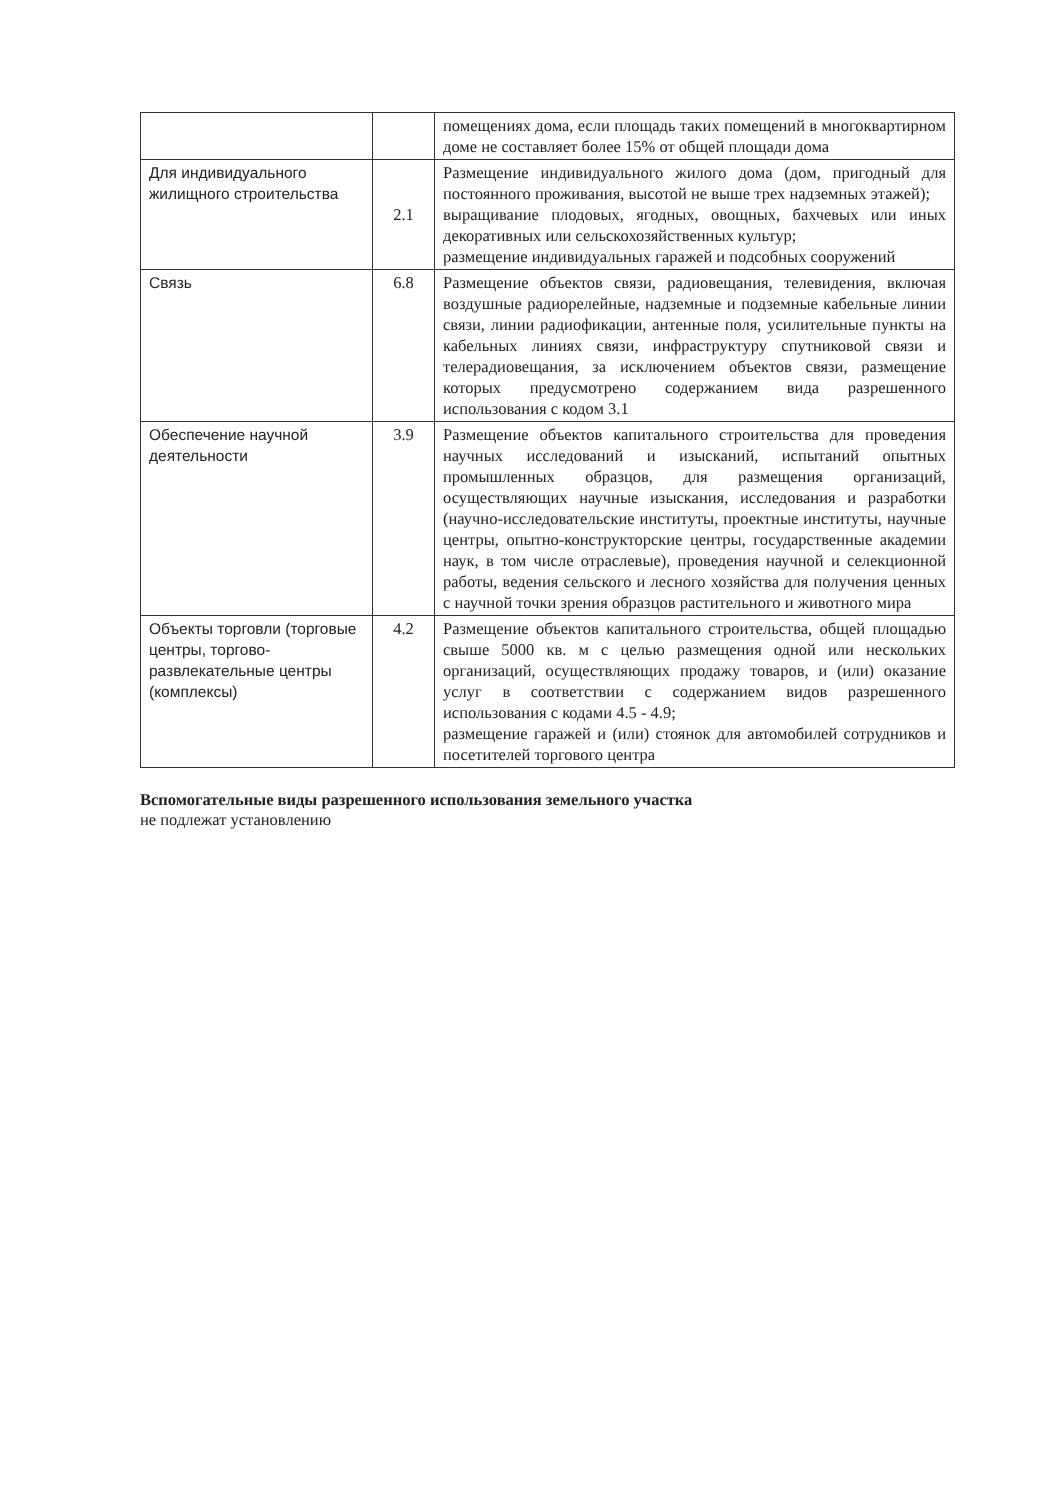| | | помещениях дома, если площадь таких помещений в многоквартирном доме не составляет более 15% от общей площади дома |
| Для индивидуального жилищного строительства | 2.1 | Размещение индивидуального жилого дома (дом, пригодный для постоянного проживания, высотой не выше трех надземных этажей); выращивание плодовых, ягодных, овощных, бахчевых или иных декоративных или сельскохозяйственных культур; размещение индивидуальных гаражей и подсобных сооружений |
| Связь | 6.8 | Размещение объектов связи, радиовещания, телевидения, включая воздушные радиорелейные, надземные и подземные кабельные линии связи, линии радиофикации, антенные поля, усилительные пункты на кабельных линиях связи, инфраструктуру спутниковой связи и телерадиовещания, за исключением объектов связи, размещение которых предусмотрено содержанием вида разрешенного использования с кодом 3.1 |
| Обеспечение научной деятельности | 3.9 | Размещение объектов капитального строительства для проведения научных исследований и изысканий, испытаний опытных промышленных образцов, для размещения организаций, осуществляющих научные изыскания, исследования и разработки (научно-исследовательские институты, проектные институты, научные центры, опытно-конструкторские центры, государственные академии наук, в том числе отраслевые), проведения научной и селекционной работы, ведения сельского и лесного хозяйства для получения ценных с научной точки зрения образцов растительного и животного мира |
| Объекты торговли (торговые центры, торгово-развлекательные центры (комплексы) | 4.2 | Размещение объектов капитального строительства, общей площадью свыше 5000 кв. м с целью размещения одной или нескольких организаций, осуществляющих продажу товаров, и (или) оказание услуг в соответствии с содержанием видов разрешенного использования с кодами 4.5 - 4.9; размещение гаражей и (или) стоянок для автомобилей сотрудников и посетителей торгового центра |
Вспомогательные виды разрешенного использования земельного участка
не подлежат установлению